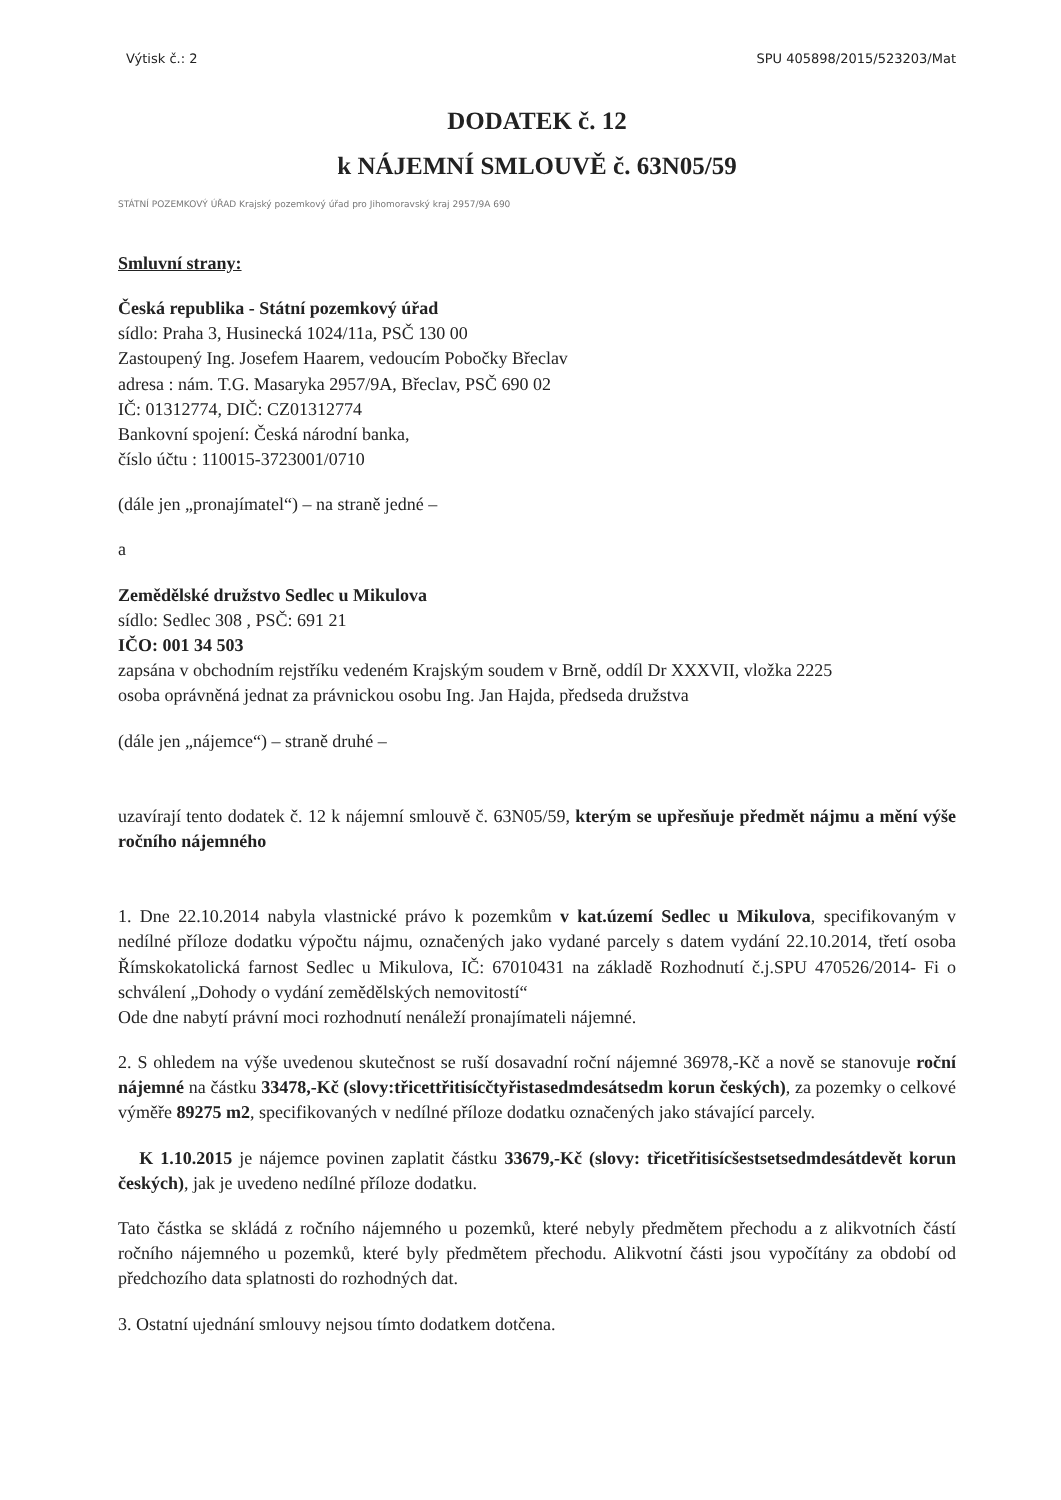Výtisk č.: 2 SPU 405898/2015/523203/Mat
DODATEK č. 12
k NÁJEMNÍ SMLOUVĚ č. 63N05/59
STÁTNÍ POZEMKOVÝ ÚŘAD Krajský pozemkový úřad pro Jihomoravský kraj 2957/9A 690
Smluvní strany:
Česká republika - Státní pozemkový úřad
sídlo: Praha 3, Husinecká 1024/11a, PSČ 130 00
Zastoupený Ing. Josefem Haarem, vedoucím Pobočky Břeclav
adresa : nám. T.G. Masaryka 2957/9A, Břeclav, PSČ 690 02
IČ: 01312774, DIČ: CZ01312774
Bankovní spojení: Česká národní banka,
číslo účtu : 110015-3723001/0710
(dále jen „pronajímatel“) – na straně jedné –
a
Zemědělské družstvo Sedlec u Mikulova
sídlo: Sedlec 308 , PSČ: 691 21
IČO: 001 34 503
zapsána v obchodním rejstříku vedeném Krajským soudem v Brně, oddíl Dr XXXVII, vložka 2225
osoba oprávněná jednat za právnickou osobu Ing. Jan Hajda, předseda družstva
(dále jen „nájemce“) – straně druhé –
uzavírají tento dodatek č. 12 k nájemní smlouvě č. 63N05/59, kterým se upřesňuje předmět nájmu a mění výše ročního nájemného
1. Dne 22.10.2014 nabyla vlastnické právo k pozemkům v kat.území Sedlec u Mikulova, specifikovaným v nedílné příloze dodatku výpočtu nájmu, označených jako vydané parcely s datem vydání 22.10.2014, třetí osoba Římskokatolická farnost Sedlec u Mikulova, IČ: 67010431 na základě Rozhodnutí č.j.SPU 470526/2014- Fi o schválení „Dohody o vydání zemědělských nemovitostí“
Ode dne nabytí právní moci rozhodnutí nenáleží pronajímateli nájemné.
2. S ohledem na výše uvedenou skutečnost se ruší dosavadní roční nájemné 36978,-Kč a nově se stanovuje roční nájemné na částku 33478,-Kč (slovy:třicettřitisícčtyřistasedmdesátsedm korun českých), za pozemky o celkové výměře 89275 m2, specifikovaných v nedílné příloze dodatku označených jako stávající parcely.
K 1.10.2015 je nájemce povinen zaplatit částku 33679,-Kč (slovy: třicetřitisícšestsetsedmdesátdevět korun českých), jak je uvedeno nedílné příloze dodatku.
Tato částka se skládá z ročního nájemného u pozemků, které nebyly předmětem přechodu a z alikvotních částí ročního nájemného u pozemků, které byly předmětem přechodu. Alikvotní části jsou vypočítány za období od předchozího data splatnosti do rozhodných dat.
3. Ostatní ujednání smlouvy nejsou tímto dodatkem dotčena.